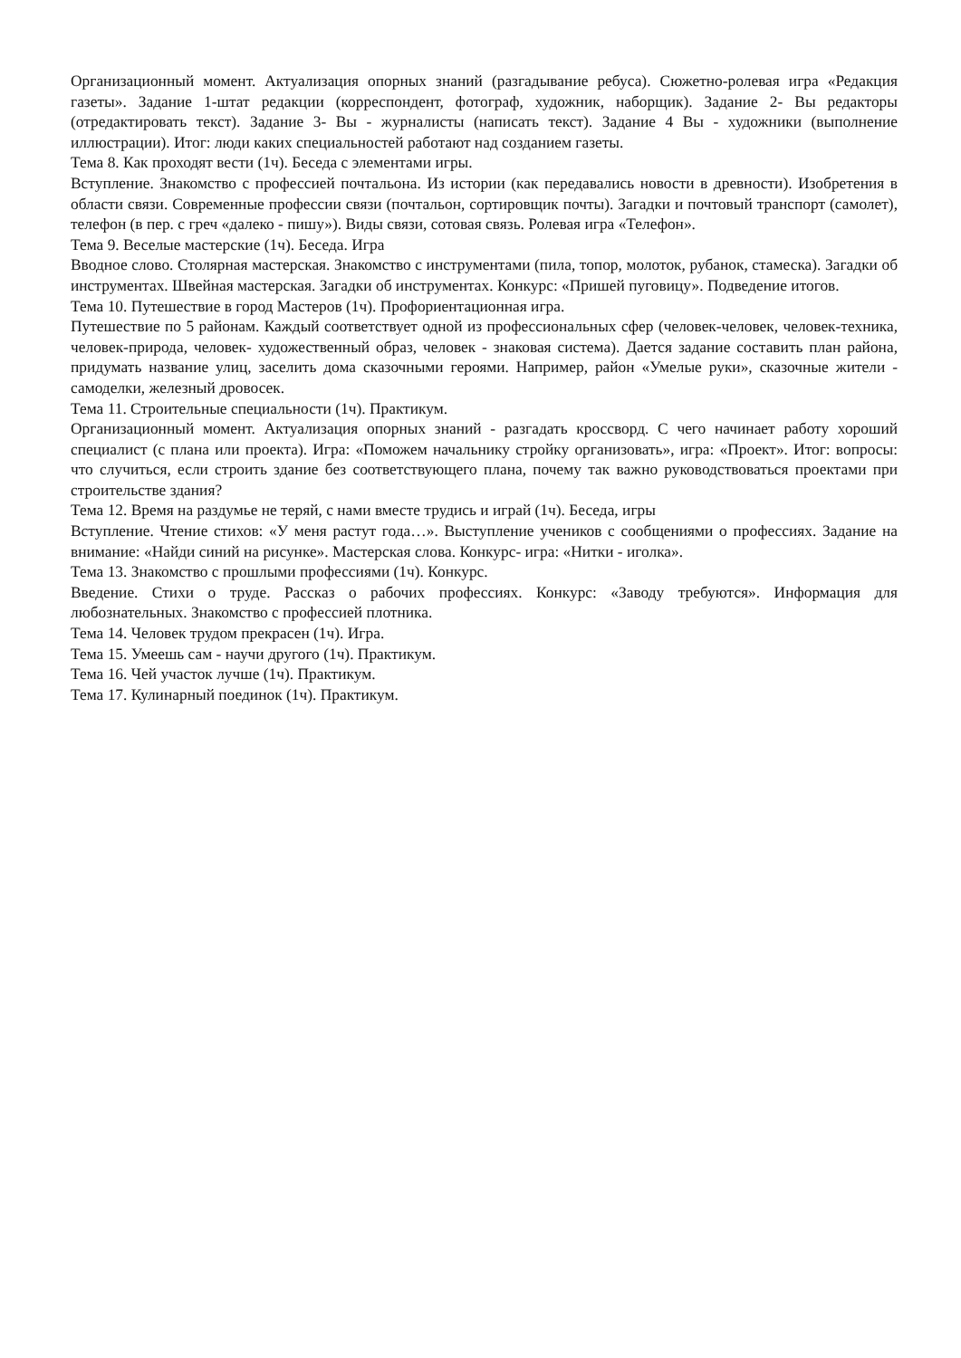Организационный момент. Актуализация опорных знаний (разгадывание ребуса). Сюжетно-ролевая игра «Редакция газеты». Задание 1-штат редакции (корреспондент, фотограф, художник, наборщик). Задание 2- Вы редакторы (отредактировать текст). Задание 3- Вы - журналисты (написать текст). Задание 4 Вы - художники (выполнение иллюстрации). Итог: люди каких специальностей работают над созданием газеты.
Тема 8. Как проходят вести (1ч). Беседа с элементами игры.
Вступление. Знакомство с профессией почтальона. Из истории (как передавались новости в древности). Изобретения в области связи. Современные профессии связи (почтальон, сортировщик почты). Загадки и почтовый транспорт (самолет), телефон (в пер. с греч «далеко - пишу»). Виды связи, сотовая связь. Ролевая игра «Телефон».
Тема 9. Веселые мастерские (1ч). Беседа. Игра
Вводное слово. Столярная мастерская. Знакомство с инструментами (пила, топор, молоток, рубанок, стамеска). Загадки об инструментах. Швейная мастерская. Загадки об инструментах. Конкурс: «Пришей пуговицу». Подведение итогов.
Тема 10. Путешествие в город Мастеров (1ч). Профориентационная игра.
Путешествие по 5 районам. Каждый соответствует одной из профессиональных сфер (человек-человек, человек-техника, человек-природа, человек- художественный образ, человек - знаковая система). Дается задание составить план района, придумать название улиц, заселить дома сказочными героями. Например, район «Умелые руки», сказочные жители - самоделки, железный дровосек.
Тема 11. Строительные специальности (1ч). Практикум.
Организационный момент. Актуализация опорных знаний - разгадать кроссворд. С чего начинает работу хороший специалист (с плана или проекта). Игра: «Поможем начальнику стройку организовать», игра: «Проект». Итог: вопросы: что случиться, если строить здание без соответствующего плана, почему так важно руководствоваться проектами при строительстве здания?
Тема 12. Время на раздумье не теряй, с нами вместе трудись и играй (1ч). Беседа, игры
Вступление. Чтение стихов: «У меня растут года…». Выступление учеников с сообщениями о профессиях. Задание на внимание: «Найди синий на рисунке». Мастерская слова. Конкурс- игра: «Нитки - иголка».
Тема 13. Знакомство с прошлыми профессиями (1ч). Конкурс.
Введение. Стихи о труде. Рассказ о рабочих профессиях. Конкурс: «Заводу требуются». Информация для любознательных. Знакомство с профессией плотника.
Тема 14. Человек трудом прекрасен (1ч). Игра.
Тема 15. Умеешь сам - научи другого (1ч). Практикум.
Тема 16. Чей участок лучше (1ч). Практикум.
Тема 17. Кулинарный поединок (1ч). Практикум.